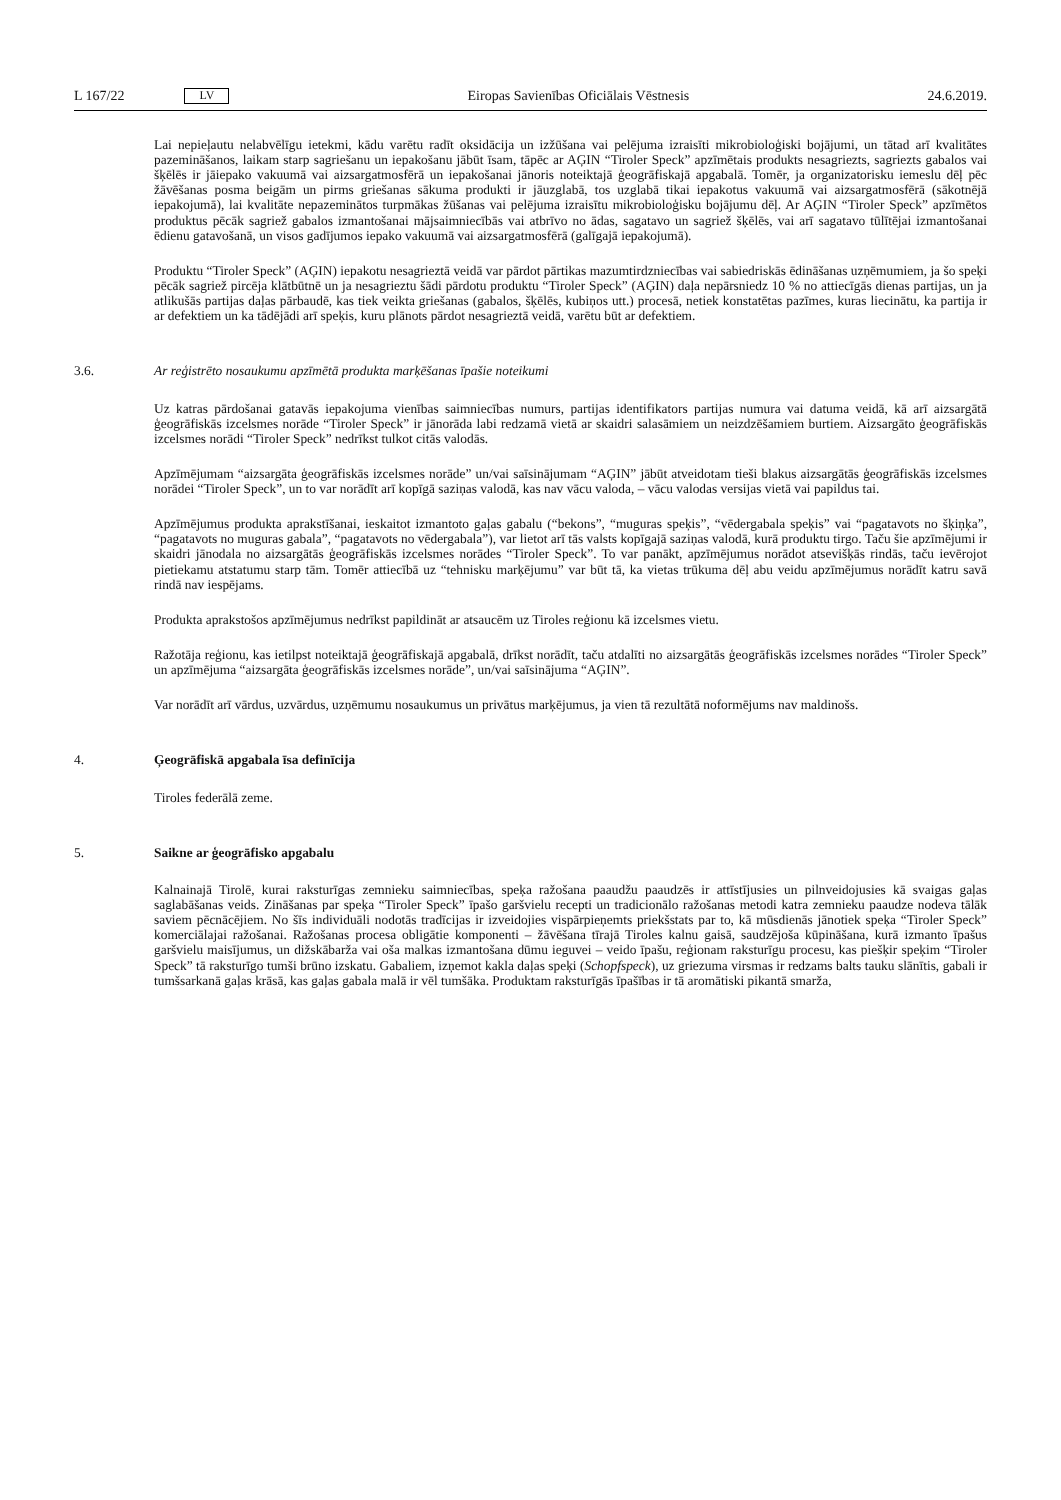L 167/22 LV Eiropas Savienības Oficiālais Vēstnesis 24.6.2019.
Lai nepieļautu nelabvēlīgu ietekmi, kādu varētu radīt oksidācija un izžūšana vai pelējuma izraisīti mikrobioloģiski bojājumi, un tātad arī kvalitātes pazemināšanos, laikam starp sagriešanu un iepakošanu jābūt īsam, tāpēc ar AĢIN “Tiroler Speck” apzīmētais produkts nesagriezts, sagriezts gabalos vai šķēlēs ir jāiepako vakuumā vai aizsargat­mosfērā un iepakošanai jānoris noteiktajā ģeogrāfiskajā apgabalā. Tomēr, ja organizatorisku iemeslu dēļ pēc žāvēšanas posma beigām un pirms griešanas sākuma produkti ir jāuzglabā, tos uzglabā tikai iepakotus vakuumā vai aizsargatmosfērā (sākotnējā iepakojumā), lai kvalitāte nepazeminātos turpmākas žūšanas vai pelējuma izraisītu mikrobioloģisku bojājumu dēļ. Ar AĢIN “Tiroler Speck” apzīmētos produktus pēcāk sagriež gabalos izmantošanai mājsaimniecībās vai atbrīvo no ādas, sagatavo un sagriež šķēlēs, vai arī sagatavo tūlītējai izmantošanai ēdienu gatavošanā, un visos gadījumos iepako vakuumā vai aizsargatmosfērā (galīgajā iepakojumā).
Produktu “Tiroler Speck” (AĢIN) iepakotu nesagrieztā veidā var pārdot pārtikas mazumtirdzniecības vai sabiedriskās ēdināšanas uzņēmumiem, ja šo speķi pēcāk sagriež pircēja klātbūtnē un ja nesagrieztu šādi pārdotu produktu “Tiroler Speck” (AĢIN) daļa nepārsniedz 10 % no attiecīgās dienas partijas, un ja atlikušās partijas daļas pārbaudē, kas tiek veikta griešanas (gabalos, šķēlēs, kubiņos utt.) procesā, netiek konstatētas pazīmes, kuras liecinātu, ka partija ir ar defektiem un ka tādējādi arī speķis, kuru plānots pārdot nesagrieztā veidā, varētu būt ar defektiem.
3.6. Ar reģistrēto nosaukumu apzīmētā produkta marķēšanas īpašie noteikumi
Uz katras pārdošanai gatavās iepakojuma vienības saimniecības numurs, partijas identifikators partijas numura vai datuma veidā, kā arī aizsargātā ģeogrāfiskās izcelsmes norāde “Tiroler Speck” ir jānorāda labi redzamā vietā ar skaidri salasāmiem un neizdzēšamiem burtiem. Aizsargāto ģeogrāfiskās izcelsmes norādi “Tiroler Speck” nedrīkst tulkot citās valodās.
Apzīmējumam “aizsargāta ģeogrāfiskās izcelsmes norāde” un/vai saīsinājumam “AĢIN” jābūt atveidotam tieši blakus aizsargātās ģeogrāfiskās izcelsmes norādei “Tiroler Speck”, un to var norādīt arī kopīgā saziņas valodā, kas nav vācu valoda, – vācu valodas versijas vietā vai papildus tai.
Apzīmējumus produkta aprakstīšanai, ieskaitot izmantoto gaļas gabalu (“bekons”, “muguras speķis”, “vēdergabala speķis” vai “pagatavots no šķiņķa”, “pagatavots no muguras gabala”, “pagatavots no vēdergabala”), var lietot arī tās valsts kopīgajā saziņas valodā, kurā produktu tirgo. Taču šie apzīmējumi ir skaidri jānodala no aizsargātās ģeogrāfiskās izcelsmes norādes “Tiroler Speck”. To var panākt, apzīmējumus norādot atsevišķās rindās, taču ievērojot pietiekamu atstatumu starp tām. Tomēr attiecībā uz “tehnisku marķējumu” var būt tā, ka vietas trūkuma dēļ abu veidu apzīmējumus norādīt katru savā rindā nav iespējams.
Produkta aprakstošos apzīmējumus nedrīkst papildināt ar atsaucēm uz Tiroles reģionu kā izcelsmes vietu.
Ražotāja reģionu, kas ietilpst noteiktajā ģeogrāfiskajā apgabalā, drīkst norādīt, taču atdalīti no aizsargātās ģeogrāfiskās izcelsmes norādes “Tiroler Speck” un apzīmējuma “aizsargāta ģeogrāfiskās izcelsmes norāde”, un/vai saīsinājuma “AĢIN”.
Var norādīt arī vārdus, uzvārdus, uzņēmumu nosaukumus un privātus marķējumus, ja vien tā rezultātā noformējums nav maldinošs.
4. Ģeogrāfiskā apgabala īsa definīcija
Tiroles federālā zeme.
5. Saikne ar ģeogrāfisko apgabalu
Kalnainajā Tirolē, kurai raksturīgas zemnieku saimniecības, speķa ražošana paaudžu paaudzēs ir attīstījusies un pilnveidojusies kā svaigas gaļas saglabāšanas veids. Zināšanas par speķa “Tiroler Speck” īpašo garšvielu recepti un tradicionālo ražošanas metodi katra zemnieku paaudze nodeva tālāk saviem pēcnācējiem. No šīs individuāli nodotās tradīcijas ir izveidojies vispārpieņemts priekšstats par to, kā mūsdienās jānotiek speķa “Tiroler Speck” komerciālajai ražošanai. Ražošanas procesa obligātie komponenti – žāvēšana tīrajā Tiroles kalnu gaisā, saudzējoša kūpināšana, kurā izmanto īpašus garšvielu maisījumus, un dižskābarža vai oša malkas izmantošana dūmu ieguvei – veido īpašu, reģionam raksturīgu procesu, kas piešķir speķim “Tiroler Speck” tā raksturīgo tumši brūno izskatu. Gabaliem, izņemot kakla daļas speķi (Schopfspeck), uz griezuma virsmas ir redzams balts tauku slānītis, gabali ir tumšsarkanā gaļas krāsā, kas gaļas gabala malā ir vēl tumšāka. Produktam raksturīgās īpašības ir tā aromātiski pikantā smarža,